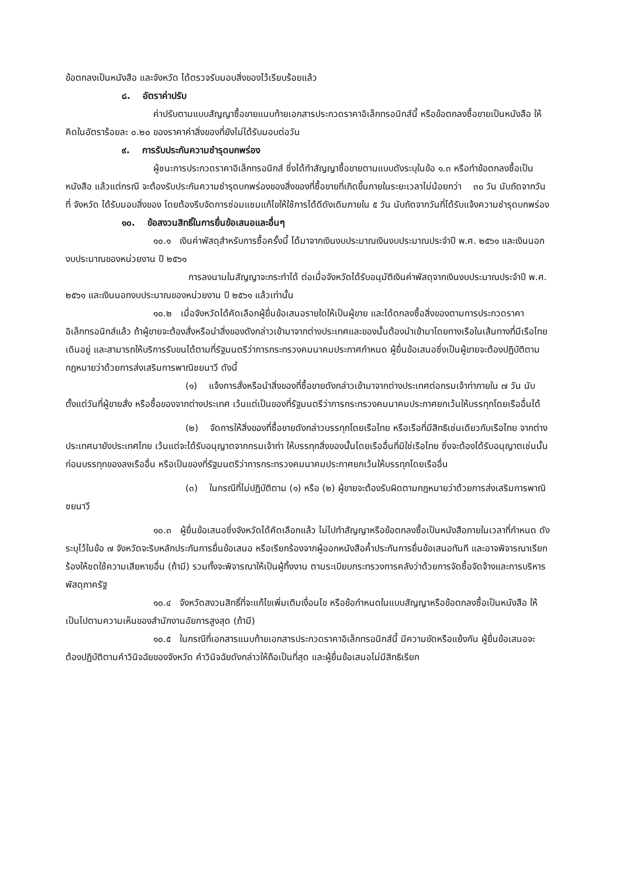ข้อตกลงเป็นหนังสือ และจังหวัด ได้ตรวจรับมอบสิ่งของไว้เรียบร้อยแล้ว
๘. อัตราค่าปรับ
ค่าปรับตามแบบสัญญาซื้อขายแนบท้ายเอกสารประกวดราคาอิเล็กทรอนิกส์นี้ หรือข้อตกลงซื้อขายเป็นหนังสือ ให้คิดในอัตราร้อยละ ๐.๒๐ ของราคาค่าสิ่งของที่ยังไม่ได้รับมอบต่อวัน
๙. การรับประกันความชำรุดบกพร่อง
ผู้ชนะการประกวดราคาอิเล็กทรอนิกส์ ซึ่งได้ทำสัญญาซื้อขายตามแบบดังระบุในข้อ ๑.๓ หรือทำข้อตกลงซื้อเป็นหนังสือ แล้วแต่กรณี จะต้องรับประกันความชำรุดบกพร่องของสิ่งของที่ซื้อขายที่เกิดขึ้นภายในระยะเวลาไม่น้อยกว่า ๓๐ วัน นับถัดจากวันที่ จังหวัด ได้รับมอบสิ่งของ โดยต้องรีบจัดการซ่อมแซมแก้ไขให้ใช้การได้ดีดังเดิมภายใน ๕ วัน นับถัดจากวันที่ได้รับแจ้งความชำรุดบกพร่อง
๑๐. ข้อสงวนสิทธิ์ในการยื่นข้อเสนอและอื่นๆ
๑๐.๑ เงินค่าพัสดุสำหรับการซื้อครั้งนี้ ได้มาจากเงินงบประมาณเงินงบประมาณประจำปี พ.ศ. ๒๕๖๑ และเงินนอกงบประมาณของหน่วยงาน ปี ๒๕๖๑
การลงนามในสัญญาจะกระทำได้ ต่อเมื่อจังหวัดได้รับอนุมัติเงินค่าพัสดุจากเงินงบประมาณประจำปี พ.ศ. ๒๕๖๑ และเงินนอกงบประมาณของหน่วยงาน ปี ๒๕๖๑ แล้วเท่านั้น
๑๐.๒ เมื่อจังหวัดได้คัดเลือกผู้ยื่นข้อเสนอรายใดให้เป็นผู้ขาย และได้ตกลงซื้อสิ่งของตามการประกวดราคาอิเล็กทรอนิกส์แล้ว ถ้าผู้ขายจะต้องสั่งหรือนำสิ่งของดังกล่าวเข้ามาจากต่างประเทศและของนั้นต้องนำเข้ามาโดยทางเรือในเส้นทางที่มีเรือไทยเดินอยู่ และสามารถให้บริการรับขนได้ตามที่รัฐมนตรีว่าการกระทรวงคมนาคมประกาศกำหนด ผู้ยื่นข้อเสนอซึ่งเป็นผู้ขายจะต้องปฏิบัติตามกฎหมายว่าด้วยการส่งเสริมการพาณิชยนาวี ดังนี้
(๑) แจ้งการสั่งหรือนำสิ่งของที่ซื้อขายดังกล่าวเข้ามาจากต่างประเทศต่อกรมเจ้าท่าภายใน ๗ วัน นับตั้งแต่วันที่ผู้ขายสั่ง หรือซื้อของจากต่างประเทศ เว้นแต่เป็นของที่รัฐมนตรีว่าการกระทรวงคมนาคมประกาศยกเว้นให้บรรทุกโดยเรืออื่นได้
(๒) จัดการให้สิ่งของที่ซื้อขายดังกล่าวบรรทุกโดยเรือไทย หรือเรือที่มีสิทธิเช่นเดียวกับเรือไทย จากต่างประเทศมายังประเทศไทย เว้นแต่จะได้รับอนุญาตจากกรมเจ้าท่า ให้บรรทุกสิ่งของนั้นโดยเรืออื่นที่มิใช่เรือไทย ซึ่งจะต้องได้รับอนุญาตเช่นนั้นก่อนบรรทุกของลงเรืออื่น หรือเป็นของที่รัฐมนตรีว่าการกระทรวงคมนาคมประกาศยกเว้นให้บรรทุกโดยเรืออื่น
(๓) ในกรณีที่ไม่ปฏิบัติตาม (๑) หรือ (๒) ผู้ขายจะต้องรับผิดตามกฎหมายว่าด้วยการส่งเสริมการพาณิชยนาวี
๑๐.๓ ผู้ยื่นข้อเสนอซึ่งจังหวัดได้คัดเลือกแล้ว ไม่ไปทำสัญญาหรือข้อตกลงซื้อเป็นหนังสือภายในเวลาที่กำหนด ดังระบุไว้ในข้อ ๗ จังหวัดจะริบหลักประกันการยื่นข้อเสนอ หรือเรียกร้องจากผู้ออกหนังสือค้ำประกันการยื่นข้อเสนอทันที และอาจพิจารณาเรียกร้องให้ชดใช้ความเสียหายอื่น (ถ้ามี) รวมทั้งจะพิจารณาให้เป็นผู้ทิ้งงาน ตามระเบียบกระทรวงการคลังว่าด้วยการจัดซื้อจัดจ้างและการบริหารพัสดุภาครัฐ
๑๐.๔ จังหวัดสงวนสิทธิ์ที่จะแก้ไขเพิ่มเติมเงื่อนไข หรือข้อกำหนดในแบบสัญญาหรือข้อตกลงซื้อเป็นหนังสือ ให้เป็นไปตามความเห็นของสำนักงานอัยการสูงสุด (ถ้ามี)
๑๐.๕ ในกรณีที่เอกสารแนบท้ายเอกสารประกวดราคาอิเล็กทรอนิกส์นี้ มีความขัดหรือแย้งกัน ผู้ยื่นข้อเสนอจะต้องปฏิบัติตามคำวินิจฉัยของจังหวัด คำวินิจฉัยดังกล่าวให้ถือเป็นที่สุด และผู้ยื่นข้อเสนอไม่มีสิทธิเรียก